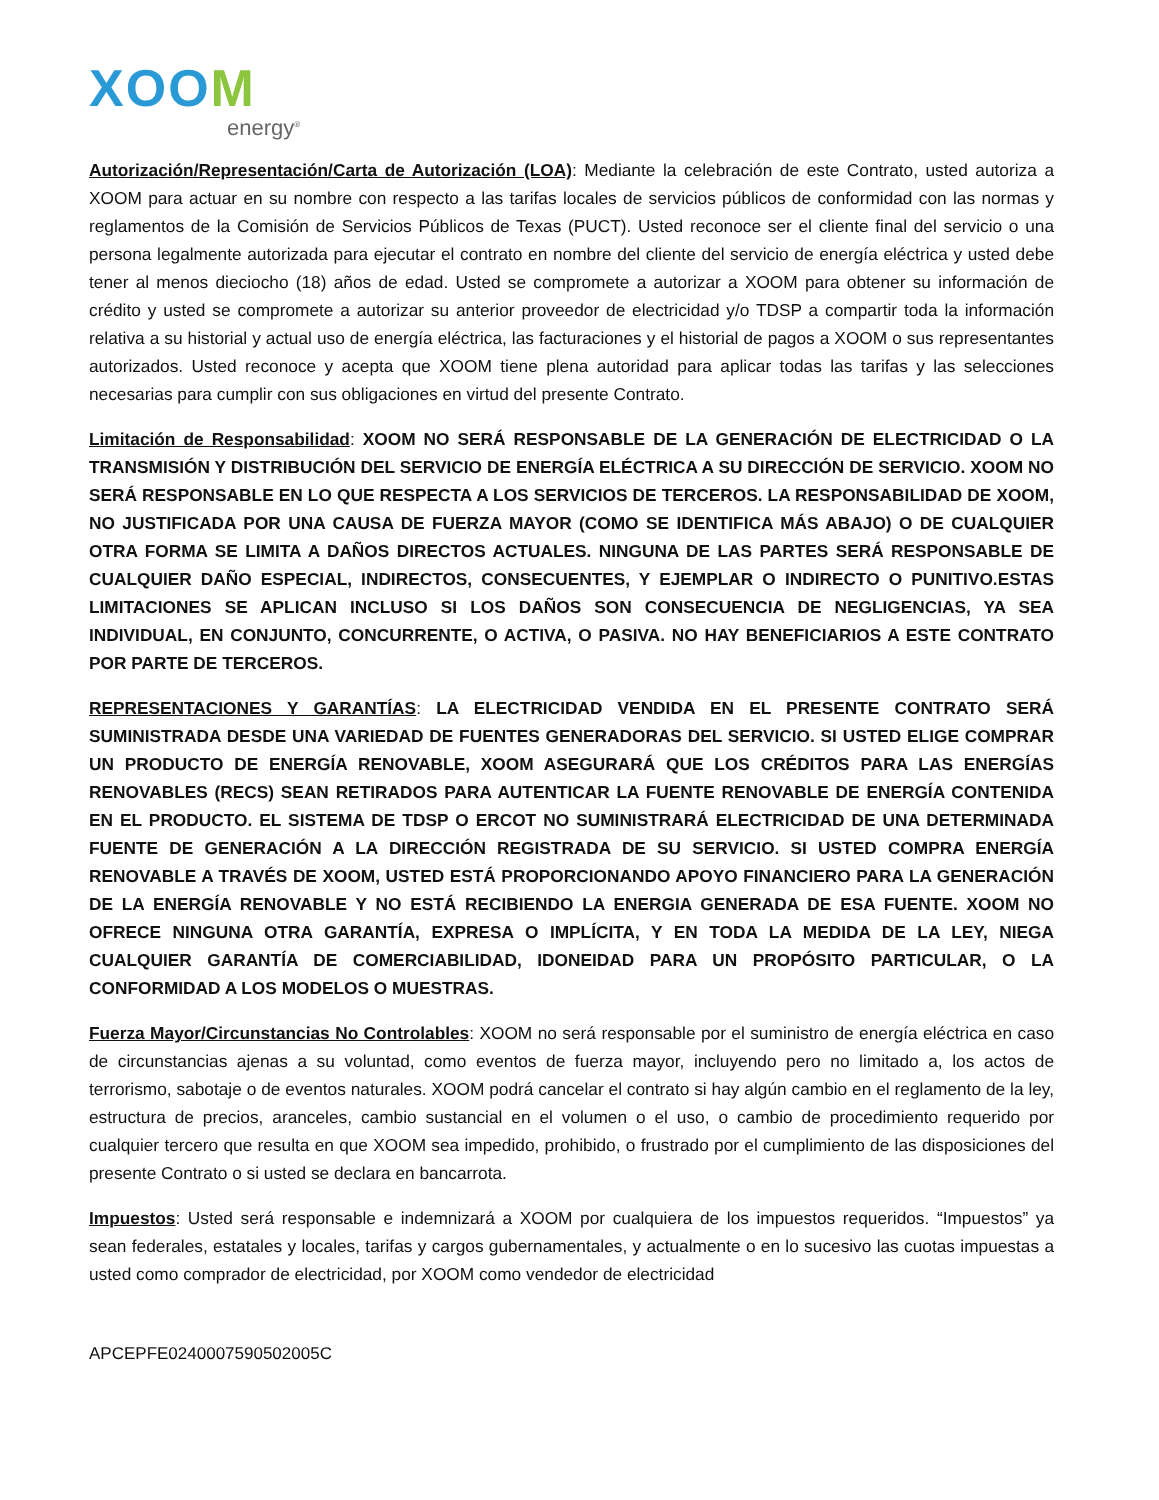XOOM
energy<sup>®</sup>
Autorización/Representación/Carta de Autorización (LOA): Mediante la celebración de este Contrato, usted autoriza a XOOM para actuar en su nombre con respecto a las tarifas locales de servicios públicos de conformidad con las normas y reglamentos de la Comisión de Servicios Públicos de Texas (PUCT). Usted reconoce ser el cliente final del servicio o una persona legalmente autorizada para ejecutar el contrato en nombre del cliente del servicio de energía eléctrica y usted debe tener al menos dieciocho (18) años de edad. Usted se compromete a autorizar a XOOM para obtener su información de crédito y usted se compromete a autorizar su anterior proveedor de electricidad y/o TDSP a compartir toda la información relativa a su historial y actual uso de energía eléctrica, las facturaciones y el historial de pagos a XOOM o sus representantes autorizados. Usted reconoce y acepta que XOOM tiene plena autoridad para aplicar todas las tarifas y las selecciones necesarias para cumplir con sus obligaciones en virtud del presente Contrato.
Limitación de Responsabilidad: XOOM NO SERÁ RESPONSABLE DE LA GENERACIÓN DE ELECTRICIDAD O LA TRANSMISIÓN Y DISTRIBUCIÓN DEL SERVICIO DE ENERGÍA ELÉCTRICA A SU DIRECCIÓN DE SERVICIO. XOOM NO SERÁ RESPONSABLE EN LO QUE RESPECTA A LOS SERVICIOS DE TERCEROS. LA RESPONSABILIDAD DE XOOM, NO JUSTIFICADA POR UNA CAUSA DE FUERZA MAYOR (COMO SE IDENTIFICA MÁS ABAJO) O DE CUALQUIER OTRA FORMA SE LIMITA A DAÑOS DIRECTOS ACTUALES. NINGUNA DE LAS PARTES SERÁ RESPONSABLE DE CUALQUIER DAÑO ESPECIAL, INDIRECTOS, CONSECUENTES, Y EJEMPLAR O INDIRECTO O PUNITIVO.ESTAS LIMITACIONES SE APLICAN INCLUSO SI LOS DAÑOS SON CONSECUENCIA DE NEGLIGENCIAS, YA SEA INDIVIDUAL, EN CONJUNTO, CONCURRENTE, O ACTIVA, O PASIVA. NO HAY BENEFICIARIOS A ESTE CONTRATO POR PARTE DE TERCEROS.
REPRESENTACIONES Y GARANTÍAS: LA ELECTRICIDAD VENDIDA EN EL PRESENTE CONTRATO SERÁ SUMINISTRADA DESDE UNA VARIEDAD DE FUENTES GENERADORAS DEL SERVICIO. SI USTED ELIGE COMPRAR UN PRODUCTO DE ENERGÍA RENOVABLE, XOOM ASEGURARÁ QUE LOS CRÉDITOS PARA LAS ENERGÍAS RENOVABLES (RECS) SEAN RETIRADOS PARA AUTENTICAR LA FUENTE RENOVABLE DE ENERGÍA CONTENIDA EN EL PRODUCTO. EL SISTEMA DE TDSP O ERCOT NO SUMINISTRARÁ ELECTRICIDAD DE UNA DETERMINADA FUENTE DE GENERACIÓN A LA DIRECCIÓN REGISTRADA DE SU SERVICIO. SI USTED COMPRA ENERGÍA RENOVABLE A TRAVÉS DE XOOM, USTED ESTÁ PROPORCIONANDO APOYO FINANCIERO PARA LA GENERACIÓN DE LA ENERGÍA RENOVABLE Y NO ESTÁ RECIBIENDO LA ENERGIA GENERADA DE ESA FUENTE. XOOM NO OFRECE NINGUNA OTRA GARANTÍA, EXPRESA O IMPLÍCITA, Y EN TODA LA MEDIDA DE LA LEY, NIEGA CUALQUIER GARANTÍA DE COMERCIABILIDAD, IDONEIDAD PARA UN PROPÓSITO PARTICULAR, O LA CONFORMIDAD A LOS MODELOS O MUESTRAS.
Fuerza Mayor/Circunstancias No Controlables: XOOM no será responsable por el suministro de energía eléctrica en caso de circunstancias ajenas a su voluntad, como eventos de fuerza mayor, incluyendo pero no limitado a, los actos de terrorismo, sabotaje o de eventos naturales. XOOM podrá cancelar el contrato si hay algún cambio en el reglamento de la ley, estructura de precios, aranceles, cambio sustancial en el volumen o el uso, o cambio de procedimiento requerido por cualquier tercero que resulta en que XOOM sea impedido, prohibido, o frustrado por el cumplimiento de las disposiciones del presente Contrato o si usted se declara en bancarrota.
Impuestos: Usted será responsable e indemnizará a XOOM por cualquiera de los impuestos requeridos. “Impuestos” ya sean federales, estatales y locales, tarifas y cargos gubernamentales, y actualmente o en lo sucesivo las cuotas impuestas a usted como comprador de electricidad, por XOOM como vendedor de electricidad
APCEPFE0240007590502005C